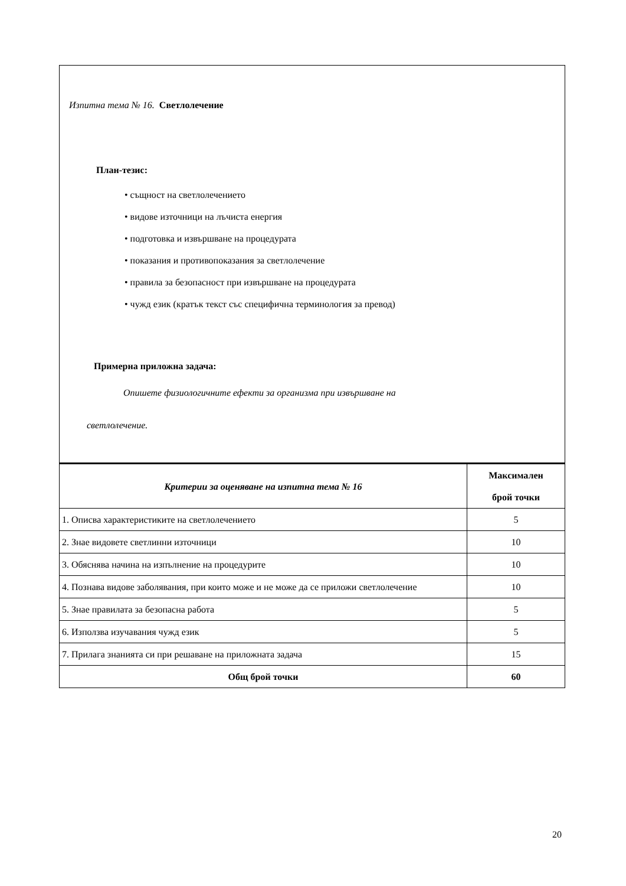Изпитна тема № 16. Светлолечение
План-тезис:
• същност на светлолечението
• видове източници на лъчиста енергия
• подготовка и извършване на процедурата
• показания и противопоказания за светлолечение
• правила за безопасност при извършване на процедурата
• чужд език (кратък текст със специфична терминология за превод)
Примерна приложна задача:
Опишете физиологичните ефекти за организма при извършване на
светлолечение.
| Критерии за оценяване на изпитна тема № 16 | Максимален брой точки |
| --- | --- |
| 1. Описва характеристиките на светлолечението | 5 |
| 2. Знае видовете светлинни източници | 10 |
| 3. Обяснява начина на изпълнение на процедурите | 10 |
| 4. Познава видове заболявания, при които може и не може да се приложи светлолечение | 10 |
| 5. Знае правилата за безопасна работа | 5 |
| 6. Използва изучавания чужд език | 5 |
| 7. Прилага знанията си при решаване на приложната задача | 15 |
| Общ брой точки | 60 |
20